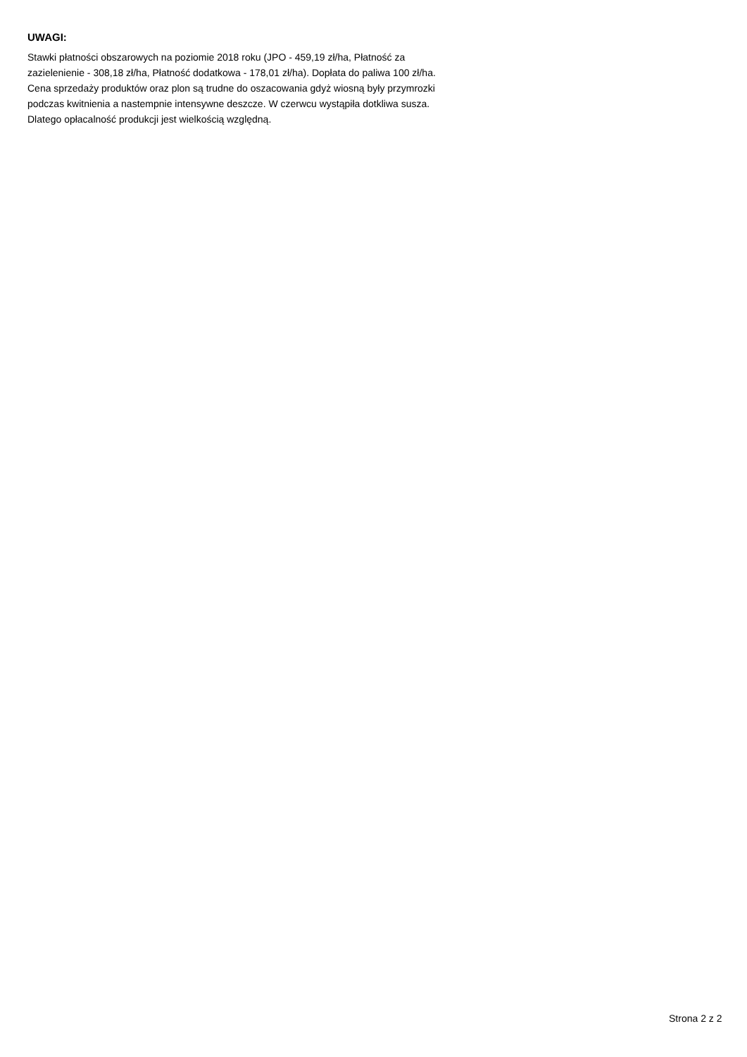UWAGI:
Stawki płatności obszarowych na poziomie 2018 roku (JPO - 459,19 zł/ha, Płatność za
zazielenienie - 308,18 zł/ha, Płatność dodatkowa - 178,01 zł/ha). Dopłata do paliwa 100 zł/ha.
Cena sprzedaży produktów oraz plon są trudne do oszacowania gdyż wiosną były przymrozki
podczas kwitnienia a nastempnie intensywne deszcze. W czerwcu wystąpiła dotkliwa susza.
Dlatego opłacalność produkcji jest wielkością względną.
Strona 2 z 2